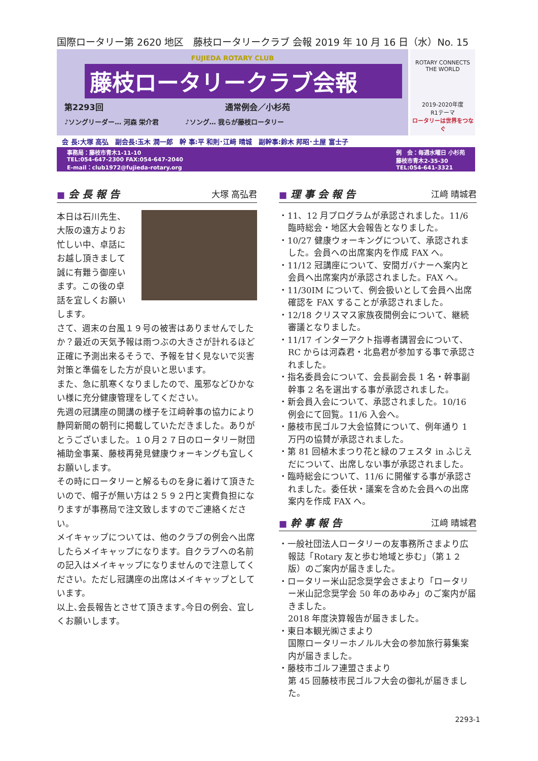国際ロータリー第 2620 地区　藤枝ロータリークラブ 会報 2019 年 10 月 16 日（水）No. 15
FUJIEDA ROTARY CLUB
藤枝ロータリークラブ会報
第2293回　　　　　　　　　　　　　　　通常例会／小杉苑
♪ソングリーダー… 河森 栄介君　　　　♪ソング… 我らが藤枝ロータリー
ROTARY CONNECTS THE WORLD
2019-2020年度
R1テーマ
ロータリーは世界をつなぐ
会 長:大塚 高弘　副会長:玉木 潤一郎　幹 事:平 和則･江﨑 晴城　副幹事:鈴木 邦昭･土屋 富士子
事務局：藤枝市青木1-11-10
TEL:054-647-2300 FAX:054-647-2040
E-mail：club1972@fujieda-rotary.org
例　会：毎週水曜日 小杉苑
藤枝市青木2-35-30
TEL:054-641-3321
■ 会 長 報 告 大塚 高弘君
本日は石川先生、大阪の遠方よりお忙しい中、卓話にお越し頂きまして誠に有難う御座います。この後の卓話を宜しくお願いします。
さて、週末の台風１９号の被害はありませんでしたか？最近の天気予報は雨つぶの大きさが計れるほど正確に予測出来るそうで、予報を甘く見ないで災害対策と準備をした方が良いと思います。
また、急に肌寒くなりましたので、風邪などひかない様に充分健康管理をしてください。
先週の冠講座の開講の様子を江﨑幹事の協力により静岡新聞の朝刊に掲載していただきました。ありがとうございました。１０月２７日のロータリー財団補助金事業、藤枝再発見健康ウォーキングも宜しくお願いします。
その時にロータリーと解るものを身に着けて頂きたいので、帽子が無い方は２５９２円と実費負担になりますが事務局で注文致しますのでご連絡ください。
メイキャップについては、他のクラブの例会へ出席したらメイキャップになります。自クラブへの名前の記入はメイキャップになりませんので注意してください。ただし冠講座の出席はメイキャップとしています。
以上､会長報告とさせて頂きます｡今日の例会、宜しくお願いします。
■ 理 事 会 報 告 江﨑 晴城君
・11、12 月プログラムが承認されました。11/6 臨時総会・地区大会報告となりました。
・10/27 健康ウォーキングについて、承認されました。会員への出席案内を作成 FAX へ。
・11/12 冠講座について、安間ガバナーへ案内と会員へ出席案内が承認されました。FAX へ。
・11/30IM について、例会扱いとして会員へ出席確認を FAX することが承認されました。
・12/18 クリスマス家族夜間例会について、継続審議となりました。
・11/17 インターアクト指導者講習会について、RC からは河森君・北島君が参加する事で承認されました。
・指名委員会について、会長副会長 1 名・幹事副幹事 2 名を選出する事が承認されました。
・新会員入会について、承認されました。10/16 例会にて回覧。11/6 入会へ。
・藤枝市民ゴルフ大会協賛について、例年通り 1 万円の協賛が承認されました。
・第 81 回植木まつり花と緑のフェスタ in ふじえだについて、出席しない事が承認されました。
・臨時総会について、11/6 に開催する事が承認されました。委任状・議案を含めた会員への出席案内を作成 FAX へ。
■ 幹 事 報 告 江﨑 晴城君
・一般社団法人ロータリーの友事務所さまより広報誌「Rotary 友と歩む地域と歩む」（第１２版）のご案内が届きました。
・ロータリー米山記念奨学会さまより「ロータリー米山記念奨学会 50 年のあゆみ」のご案内が届きました。
2018 年度決算報告が届きました。
・東日本観光㈱さまより
国際ロータリーホノルル大会の参加旅行募集案内が届きました。
・藤枝市ゴルフ連盟さまより
第 45 回藤枝市民ゴルフ大会の御礼が届きました。
2293-1